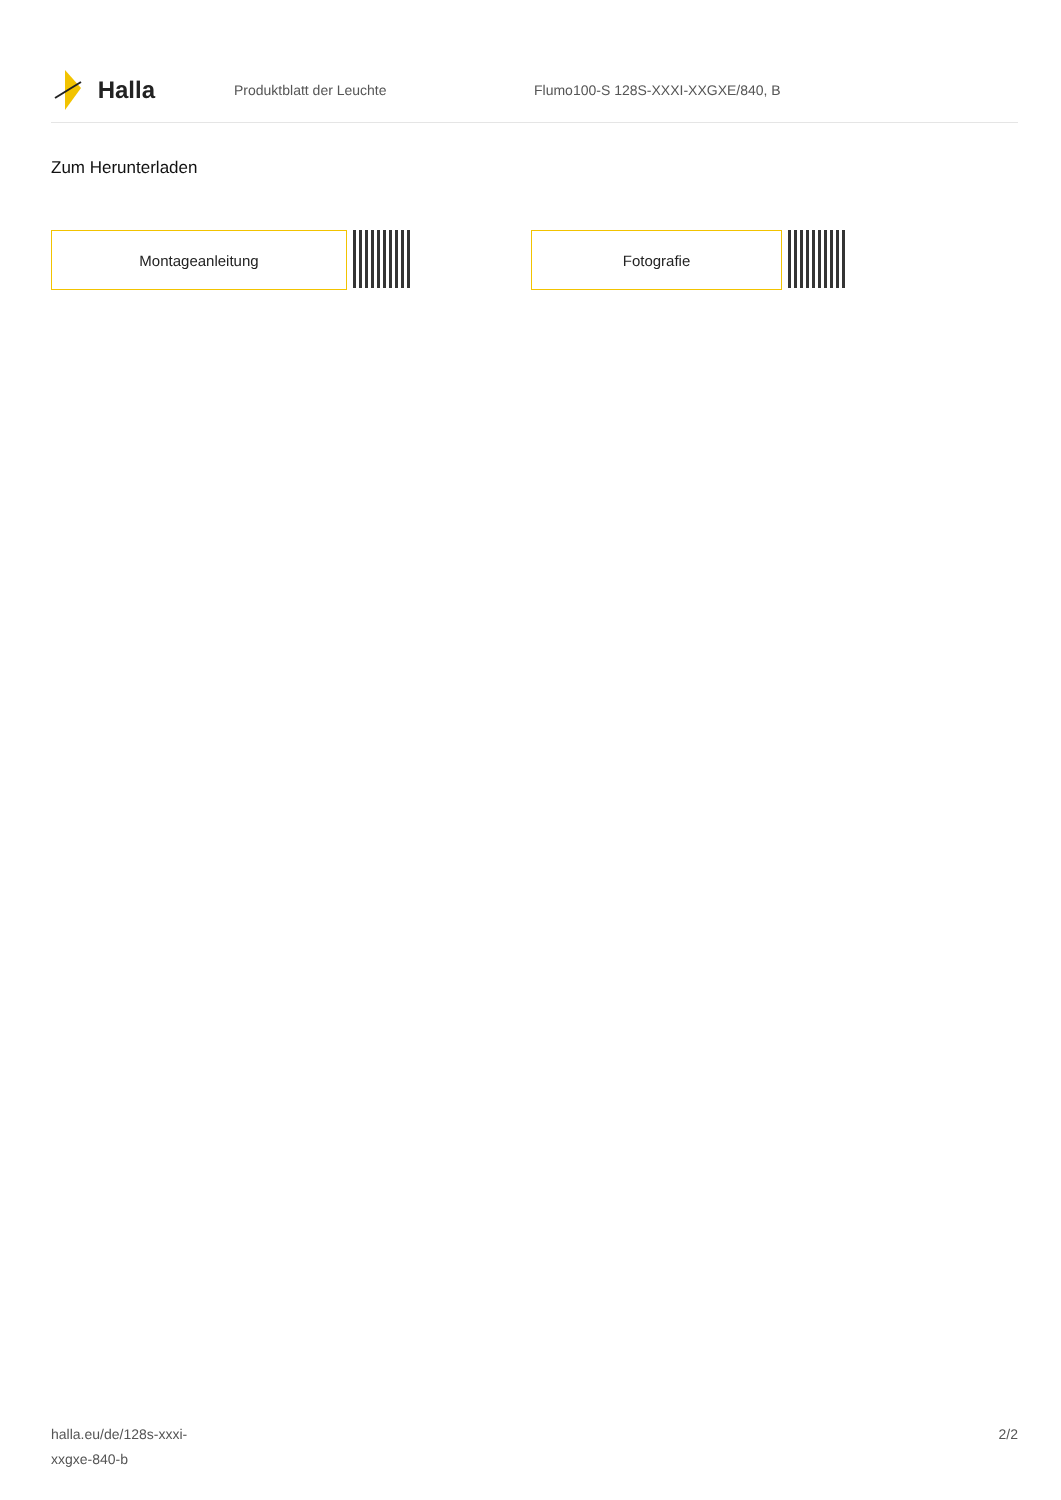Halla
Produktblatt der Leuchte
Flumo100-S 128S-XXXI-XXGXE/840, B
Zum Herunterladen
Montageanleitung Fotografie
halla.eu/de/128s-xxxi-
xxgxe-840-b
2/2